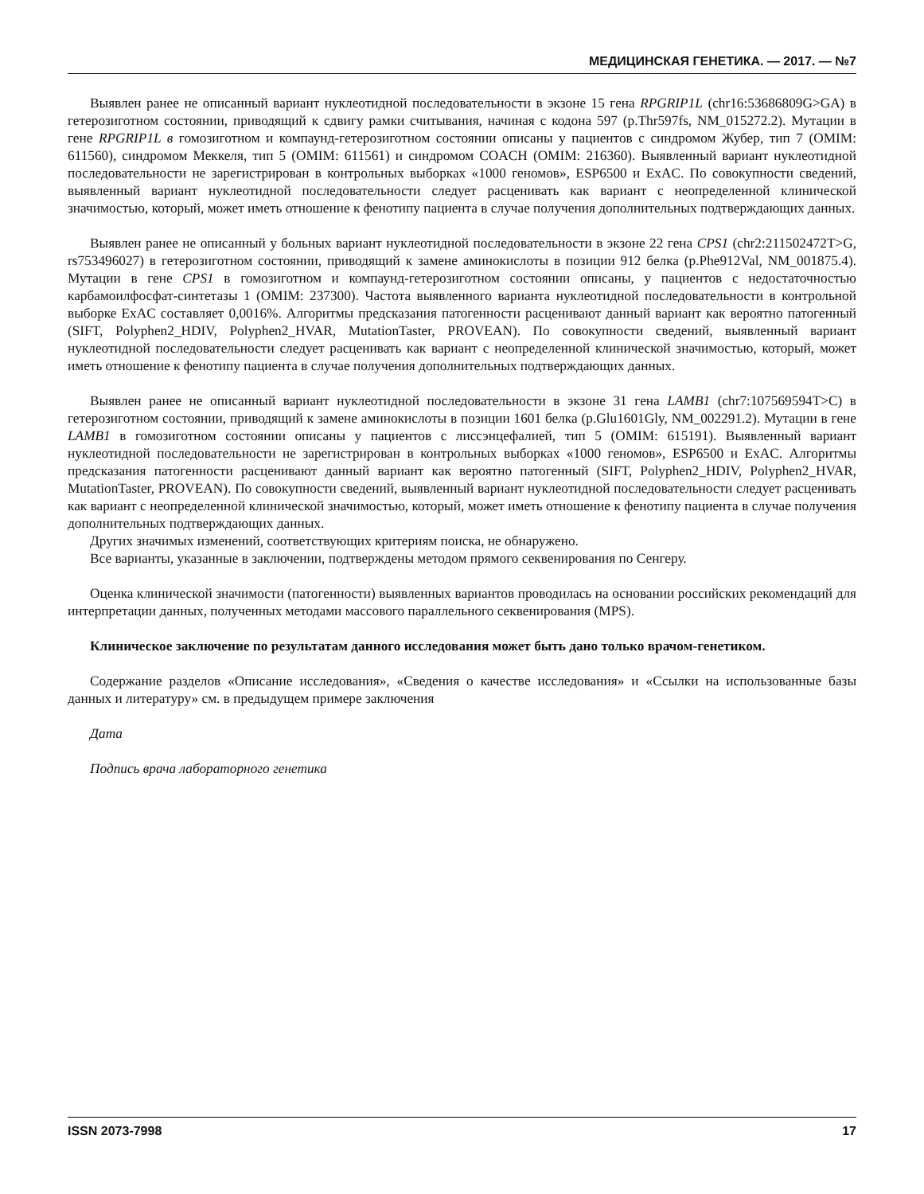МЕДИЦИНСКАЯ ГЕНЕТИКА. — 2017. — №7
Выявлен ранее не описанный вариант нуклеотидной последовательности в экзоне 15 гена RPGRIP1L (chr16:53686809G>GA) в гетерозиготном состоянии, приводящий к сдвигу рамки считывания, начиная с кодона 597 (p.Thr597fs, NM_015272.2). Мутации в гене RPGRIP1L в гомозиготном и компаунд-гетерозиготном состоянии описаны у пациентов с синдромом Жубер, тип 7 (OMIM: 611560), синдромом Меккеля, тип 5 (OMIM: 611561) и синдромом COACH (OMIM: 216360). Выявленный вариант нуклеотидной последовательности не зарегистрирован в контрольных выборках «1000 геномов», ESP6500 и ExAC. По совокупности сведений, выявленный вариант нуклеотидной последовательности следует расценивать как вариант с неопределенной клинической значимостью, который, может иметь отношение к фенотипу пациента в случае получения дополнительных подтверждающих данных.
Выявлен ранее не описанный у больных вариант нуклеотидной последовательности в экзоне 22 гена CPS1 (chr2:211502472T>G, rs753496027) в гетерозиготном состоянии, приводящий к замене аминокислоты в позиции 912 белка (p.Phe912Val, NM_001875.4). Мутации в гене CPS1 в гомозиготном и компаунд-гетерозиготном состоянии описаны, у пациентов с недостаточностью карбамоилфосфат-синтетазы 1 (OMIM: 237300). Частота выявленного варианта нуклеотидной последовательности в контрольной выборке ExAC составляет 0,0016%. Алгоритмы предсказания патогенности расценивают данный вариант как вероятно патогенный (SIFT, Polyphen2_HDIV, Polyphen2_HVAR, MutationTaster, PROVEAN). По совокупности сведений, выявленный вариант нуклеотидной последовательности следует расценивать как вариант с неопределенной клинической значимостью, который, может иметь отношение к фенотипу пациента в случае получения дополнительных подтверждающих данных.
Выявлен ранее не описанный вариант нуклеотидной последовательности в экзоне 31 гена LAMB1 (chr7:107569594T>C) в гетерозиготном состоянии, приводящий к замене аминокислоты в позиции 1601 белка (p.Glu1601Gly, NM_002291.2). Мутации в гене LAMB1 в гомозиготном состоянии описаны у пациентов с лиссэнцефалией, тип 5 (OMIM: 615191). Выявленный вариант нуклеотидной последовательности не зарегистрирован в контрольных выборках «1000 геномов», ESP6500 и ExAC. Алгоритмы предсказания патогенности расценивают данный вариант как вероятно патогенный (SIFT, Polyphen2_HDIV, Polyphen2_HVAR, MutationTaster, PROVEAN). По совокупности сведений, выявленный вариант нуклеотидной последовательности следует расценивать как вариант с неопределенной клинической значимостью, который, может иметь отношение к фенотипу пациента в случае получения дополнительных подтверждающих данных.
Других значимых изменений, соответствующих критериям поиска, не обнаружено.
Все варианты, указанные в заключении, подтверждены методом прямого секвенирования по Сенгеру.
Оценка клинической значимости (патогенности) выявленных вариантов проводилась на основании российских рекомендаций для интерпретации данных, полученных методами массового параллельного секвенирования (MPS).
Клиническое заключение по результатам данного исследования может быть дано только врачом-генетиком.
Содержание разделов «Описание исследования», «Сведения о качестве исследования» и «Ссылки на использованные базы данных и литературу» см. в предыдущем примере заключения
Дата
Подпись врача лабораторного генетика
ISSN 2073-7998 17